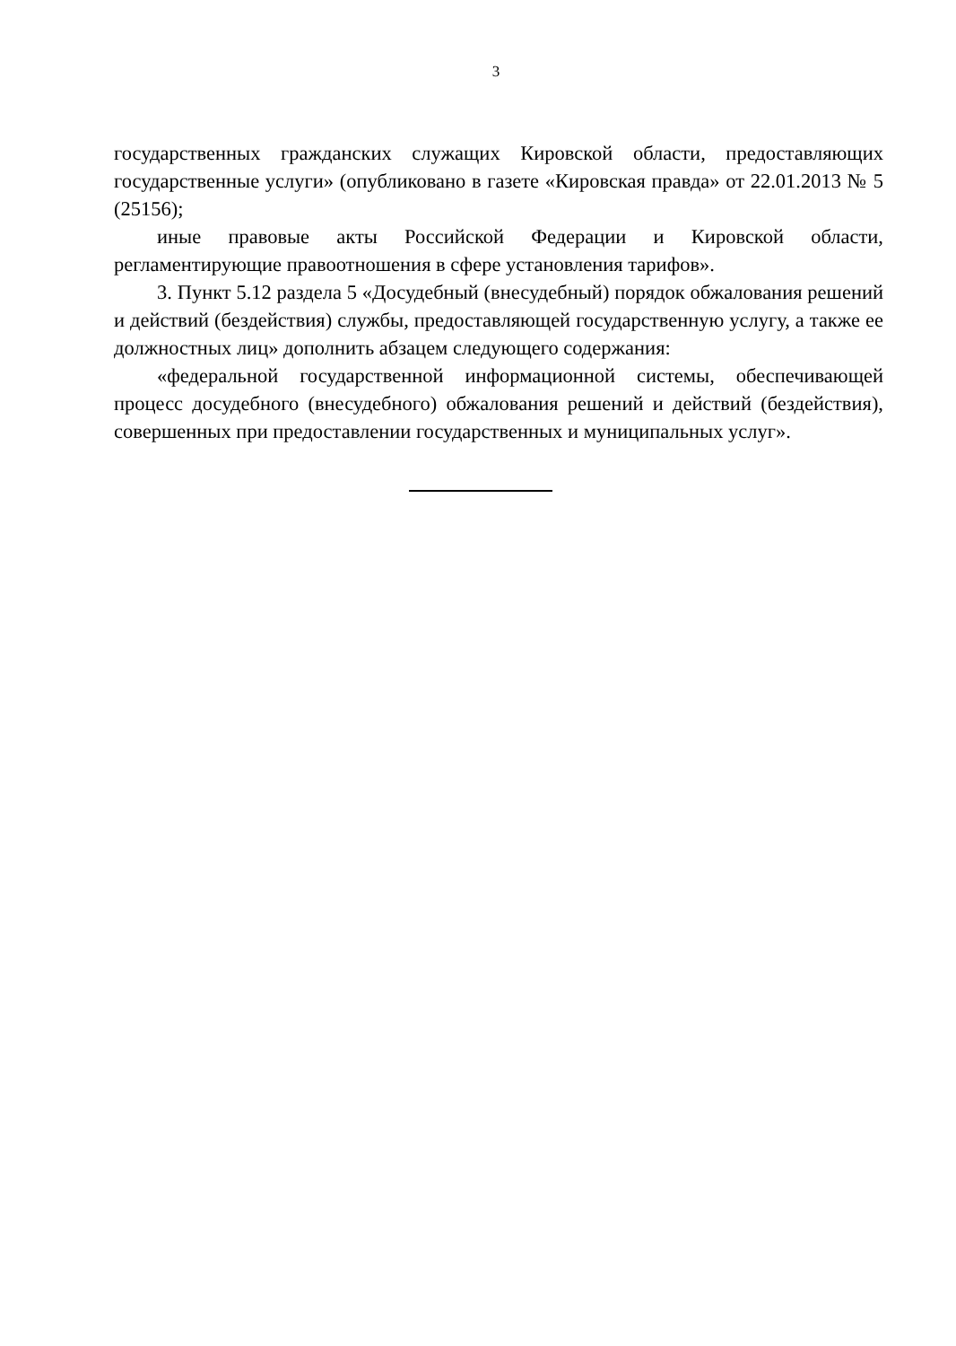3
государственных гражданских служащих Кировской области, предоставляющих государственные услуги» (опубликовано в газете «Кировская правда» от 22.01.2013 № 5 (25156);
иные правовые акты Российской Федерации и Кировской области, регламентирующие правоотношения в сфере установления тарифов».
3. Пункт 5.12 раздела 5 «Досудебный (внесудебный) порядок обжалования решений и действий (бездействия) службы, предоставляющей государственную услугу, а также ее должностных лиц» дополнить абзацем следующего содержания:
«федеральной государственной информационной системы, обеспечивающей процесс досудебного (внесудебного) обжалования решений и действий (бездействия), совершенных при предоставлении государственных и муниципальных услуг».